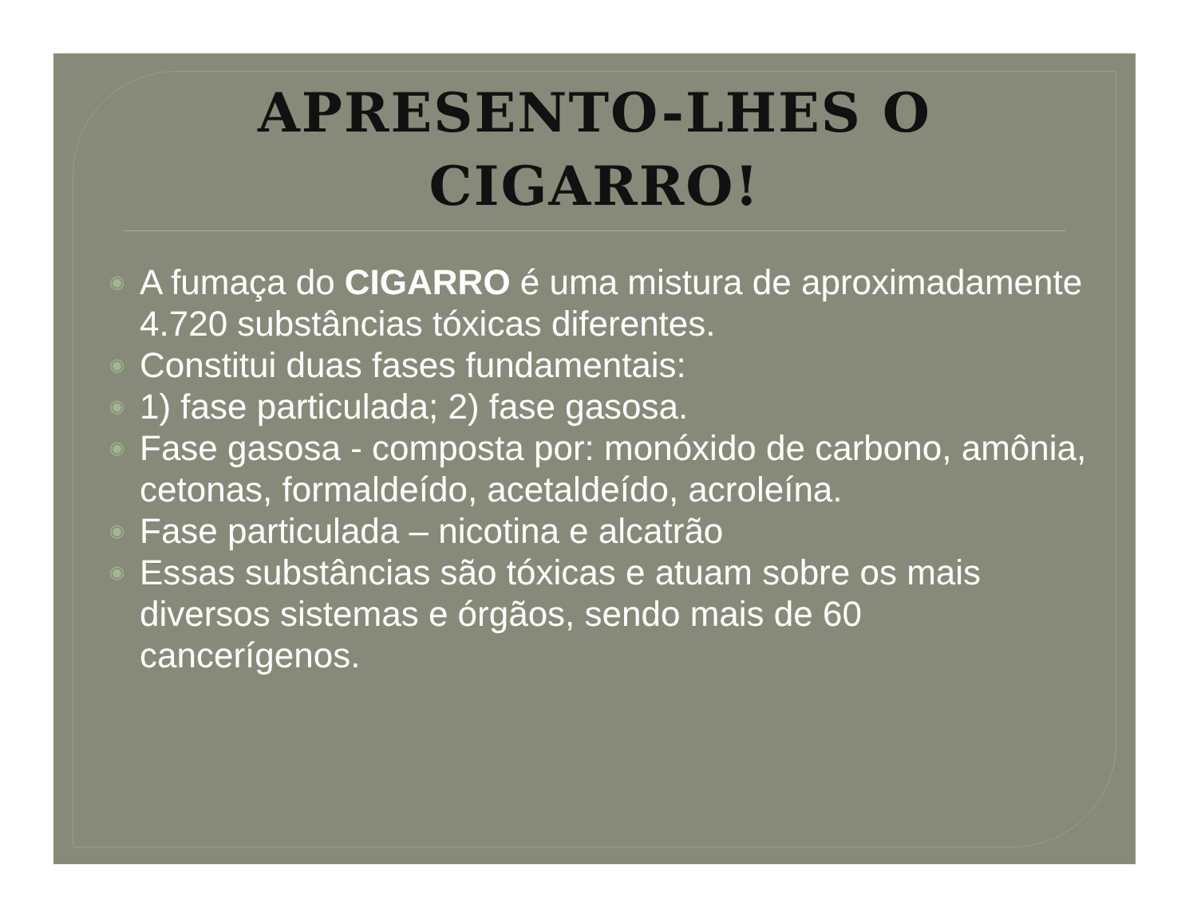APRESENTO-LHES O
CIGARRO!
◉ A fumaça do CIGARRO é uma mistura de aproximadamente 4.720 substâncias tóxicas diferentes.
◉ Constitui duas fases fundamentais:
◉ 1) fase particulada; 2) fase gasosa.
◉ Fase gasosa - composta por: monóxido de carbono, amônia, cetonas, formaldeído, acetaldeído, acroleína.
◉ Fase particulada – nicotina e alcatrão
◉ Essas substâncias são tóxicas e atuam sobre os mais diversos sistemas e órgãos, sendo mais de 60 cancerígenos.